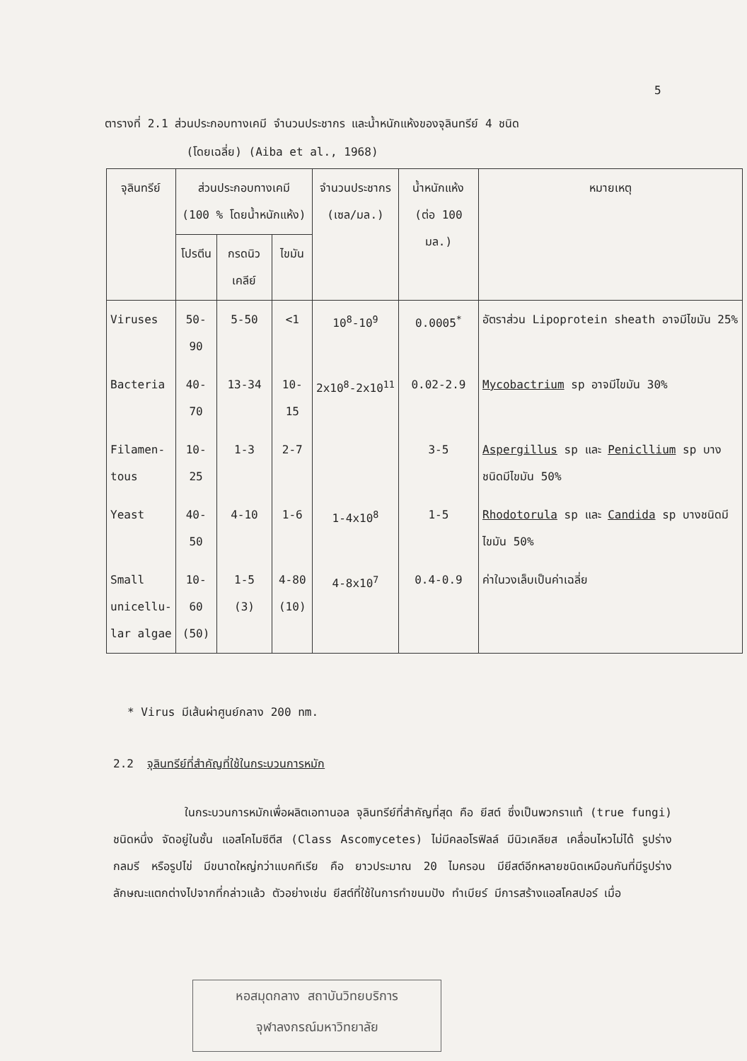5
ตารางที่ 2.1 ส่วนประกอบทางเคมี จำนวนประชากร และน้ำหนักแห้งของจุลินทรีย์ 4 ชนิด
(โดยเฉลี่ย) (Aiba et al., 1968)
| จุลินทรีย์ | ส่วนประกอบทางเคมี (100 % โดยน้ำหนักแห้ง) | | | จำนวนประชากร (เซล/มล.) | น้ำหนักแห้ง (ต่อ 100 มล.) | หมายเหตุ |
| --- | --- | --- | --- | --- | --- | --- |
| | โปรตีน | กรดนิวเคลีย์ | ไขมัน | | | |
| Viruses | 50-90 | 5-50 | <1 | 10<sup>8</sup>-10<sup>9</sup> | 0.0005<sup>*</sup> | อัตราส่วน Lipoprotein sheath อาจมีไขมัน 25% |
| Bacteria | 40-70 | 13-34 | 10-15 | 2x10<sup>8</sup>-2x10<sup>11</sup> | 0.02-2.9 | Mycobactrium sp อาจมีไขมัน 30% |
| Filamen- tous | 10-25 | 1-3 | 2-7 | | 3-5 | Aspergillus sp และ Penicllium sp บางชนิดมีไขมัน 50% |
| Yeast | 40-50 | 4-10 | 1-6 | 1-4x10<sup>8</sup> | 1-5 | Rhodotorula sp และ Candida sp บางชนิดมีไขมัน 50% |
| Small unicellu- lar algae | 10-60 (50) | 1-5 (3) | 4-80 (10) | 4-8x10<sup>7</sup> | 0.4-0.9 | ค่าในวงเล็บเป็นค่าเฉลี่ย |
* Virus มีเส้นผ่าศูนย์กลาง 200 nm.
2.2 จุลินทรีย์ที่สำคัญที่ใช้ในกระบวนการหมัก
ในกระบวนการหมักเพื่อผลิตเอทานอล จุลินทรีย์ที่สำคัญที่สุด คือ ยีสต์ ซึ่งเป็นพวกราแท้ (true fungi) ชนิดหนึ่ง จัดอยู่ในชั้น แอสโคไมซีตีส (Class Ascomycetes) ไม่มีคลอโรฟิลล์ มีนิวเคลียส เคลื่อนไหวไม่ได้ รูปร่างกลมรี หรือรูปไข่ มีขนาดใหญ่กว่าแบคทีเรีย คือ ยาวประมาณ 20 ไมครอน มียีสต์อีกหลายชนิดเหมือนกันที่มีรูปร่างลักษณะแตกต่างไปจากที่กล่าวแล้ว ตัวอย่างเช่น ยีสต์ที่ใช้ในการทำขนมปัง ทำเบียร์ มีการสร้างแอสโคสปอร์ เมื่อ
หอสมุดกลาง สถาบันวิทยบริการ
จุฬาลงกรณ์มหาวิทยาลัย